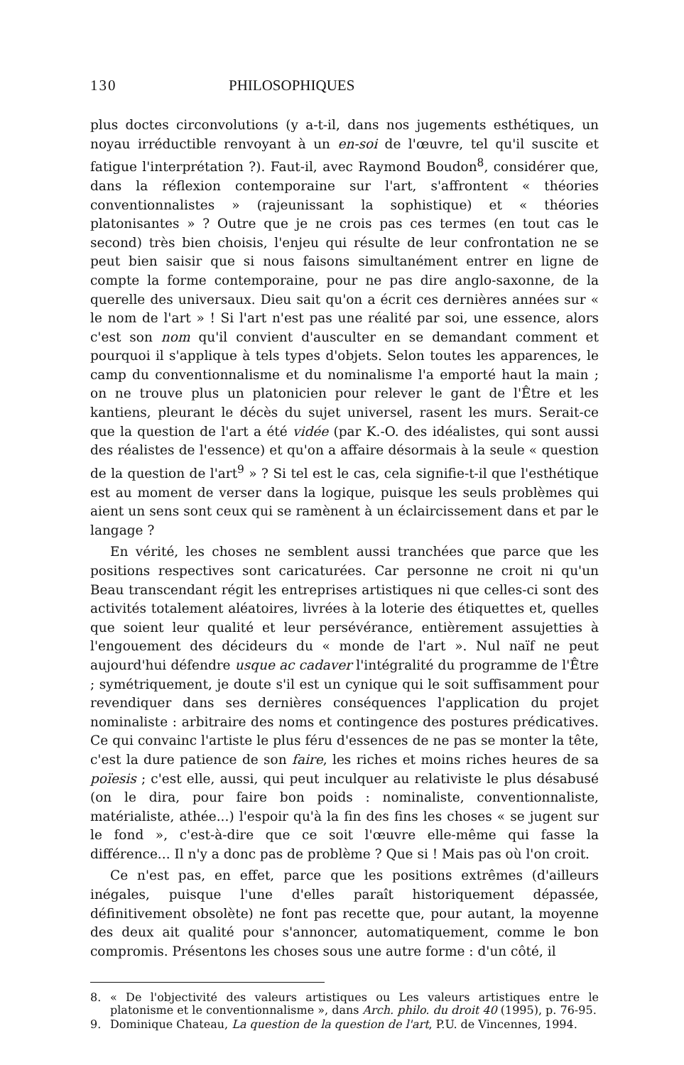130 PHILOSOPHIQUES
plus doctes circonvolutions (y a-t-il, dans nos jugements esthétiques, un noyau irréductible renvoyant à un en-soi de l'œuvre, tel qu'il suscite et fatigue l'interprétation ?). Faut-il, avec Raymond Boudon<sup>8</sup>, considérer que, dans la réflexion contemporaine sur l'art, s'affrontent « théories conventionnalistes » (rajeunissant la sophistique) et « théories platonisantes » ? Outre que je ne crois pas ces termes (en tout cas le second) très bien choisis, l'enjeu qui résulte de leur confrontation ne se peut bien saisir que si nous faisons simultanément entrer en ligne de compte la forme contemporaine, pour ne pas dire anglo-saxonne, de la querelle des universaux. Dieu sait qu'on a écrit ces dernières années sur « le nom de l'art » ! Si l'art n'est pas une réalité par soi, une essence, alors c'est son nom qu'il convient d'ausculter en se demandant comment et pourquoi il s'applique à tels types d'objets. Selon toutes les apparences, le camp du conventionnalisme et du nominalisme l'a emporté haut la main ; on ne trouve plus un platonicien pour relever le gant de l'Être et les kantiens, pleurant le décès du sujet universel, rasent les murs. Serait-ce que la question de l'art a été vidée (par K.-O. des idéalistes, qui sont aussi des réalistes de l'essence) et qu'on a affaire désormais à la seule « question de la question de l'art<sup>9</sup> » ? Si tel est le cas, cela signifie-t-il que l'esthétique est au moment de verser dans la logique, puisque les seuls problèmes qui aient un sens sont ceux qui se ramènent à un éclaircissement dans et par le langage ?
En vérité, les choses ne semblent aussi tranchées que parce que les positions respectives sont caricaturées. Car personne ne croit ni qu'un Beau transcendant régit les entreprises artistiques ni que celles-ci sont des activités totalement aléatoires, livrées à la loterie des étiquettes et, quelles que soient leur qualité et leur persévérance, entièrement assujetties à l'engouement des décideurs du « monde de l'art ». Nul naïf ne peut aujourd'hui défendre usque ac cadaver l'intégralité du programme de l'Être ; symétriquement, je doute s'il est un cynique qui le soit suffisamment pour revendiquer dans ses dernières conséquences l'application du projet nominaliste : arbitraire des noms et contingence des postures prédicatives. Ce qui convainc l'artiste le plus féru d'essences de ne pas se monter la tête, c'est la dure patience de son faire, les riches et moins riches heures de sa poïesis ; c'est elle, aussi, qui peut inculquer au relativiste le plus désabusé (on le dira, pour faire bon poids : nominaliste, conventionnaliste, matérialiste, athée...) l'espoir qu'à la fin des fins les choses « se jugent sur le fond », c'est-à-dire que ce soit l'œuvre elle-même qui fasse la différence... Il n'y a donc pas de problème ? Que si ! Mais pas où l'on croit.
Ce n'est pas, en effet, parce que les positions extrêmes (d'ailleurs inégales, puisque l'une d'elles paraît historiquement dépassée, définitivement obsolète) ne font pas recette que, pour autant, la moyenne des deux ait qualité pour s'annoncer, automatiquement, comme le bon compromis. Présentons les choses sous une autre forme : d'un côté, il
8. « De l'objectivité des valeurs artistiques ou Les valeurs artistiques entre le platonisme et le conventionnalisme », dans Arch. philo. du droit 40 (1995), p. 76-95.
9. Dominique Chateau, La question de la question de l'art, P.U. de Vincennes, 1994.